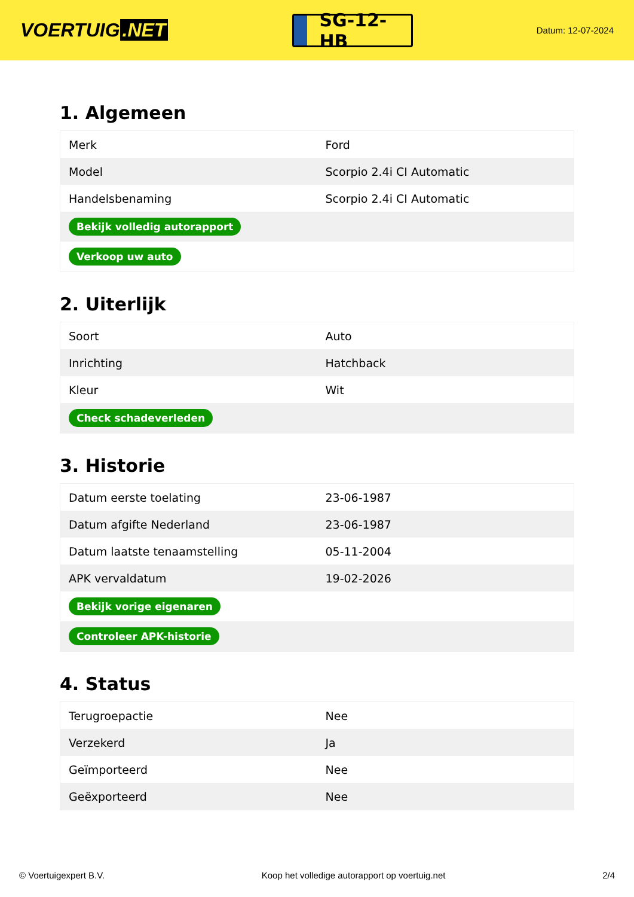VOERTUIG.NET
SG-12-HB
Datum: 12-07-2024
1. Algemeen
| Merk | Ford |
| Model | Scorpio 2.4i CI Automatic |
| Handelsbenaming | Scorpio 2.4i CI Automatic |
| Bekijk volledig autorapport | |
| Verkoop uw auto | |
2. Uiterlijk
| Soort | Auto |
| Inrichting | Hatchback |
| Kleur | Wit |
| Check schadeverleden | |
3. Historie
| Datum eerste toelating | 23-06-1987 |
| Datum afgifte Nederland | 23-06-1987 |
| Datum laatste tenaamstelling | 05-11-2004 |
| APK vervaldatum | 19-02-2026 |
| Bekijk vorige eigenaren | |
| Controleer APK-historie | |
4. Status
| Terugroepactie | Nee |
| Verzekerd | Ja |
| Geïmporteerd | Nee |
| Geëxporteerd | Nee |
© Voertuigexpert B.V. Koop het volledige autorapport op voertuig.net 2/4